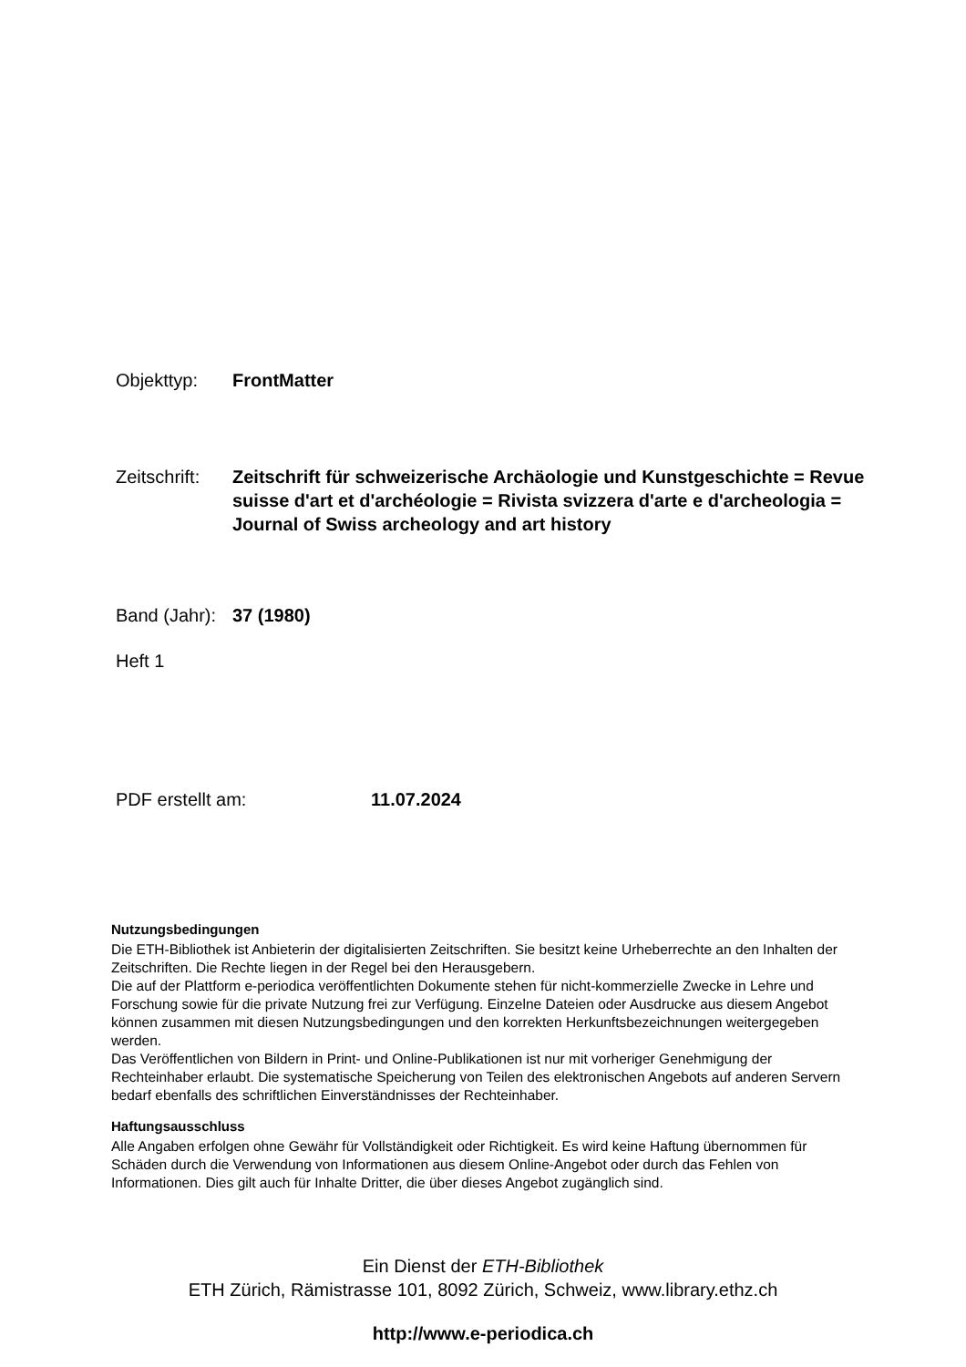Objekttyp: FrontMatter
Zeitschrift:
Zeitschrift für schweizerische Archäologie und Kunstgeschichte = Revue suisse d'art et d'archéologie = Rivista svizzera d'arte e d'archeologia = Journal of Swiss archeology and art history
Band (Jahr):
37 (1980)
Heft 1
PDF erstellt am: 11.07.2024
Nutzungsbedingungen
Die ETH-Bibliothek ist Anbieterin der digitalisierten Zeitschriften. Sie besitzt keine Urheberrechte an den Inhalten der Zeitschriften. Die Rechte liegen in der Regel bei den Herausgebern.
Die auf der Plattform e-periodica veröffentlichten Dokumente stehen für nicht-kommerzielle Zwecke in Lehre und Forschung sowie für die private Nutzung frei zur Verfügung. Einzelne Dateien oder Ausdrucke aus diesem Angebot können zusammen mit diesen Nutzungsbedingungen und den korrekten Herkunftsbezeichnungen weitergegeben werden.
Das Veröffentlichen von Bildern in Print- und Online-Publikationen ist nur mit vorheriger Genehmigung der Rechteinhaber erlaubt. Die systematische Speicherung von Teilen des elektronischen Angebots auf anderen Servern bedarf ebenfalls des schriftlichen Einverständnisses der Rechteinhaber.
Haftungsausschluss
Alle Angaben erfolgen ohne Gewähr für Vollständigkeit oder Richtigkeit. Es wird keine Haftung übernommen für Schäden durch die Verwendung von Informationen aus diesem Online-Angebot oder durch das Fehlen von Informationen. Dies gilt auch für Inhalte Dritter, die über dieses Angebot zugänglich sind.
Ein Dienst der ETH-Bibliothek
ETH Zürich, Rämistrasse 101, 8092 Zürich, Schweiz, www.library.ethz.ch
http://www.e-periodica.ch